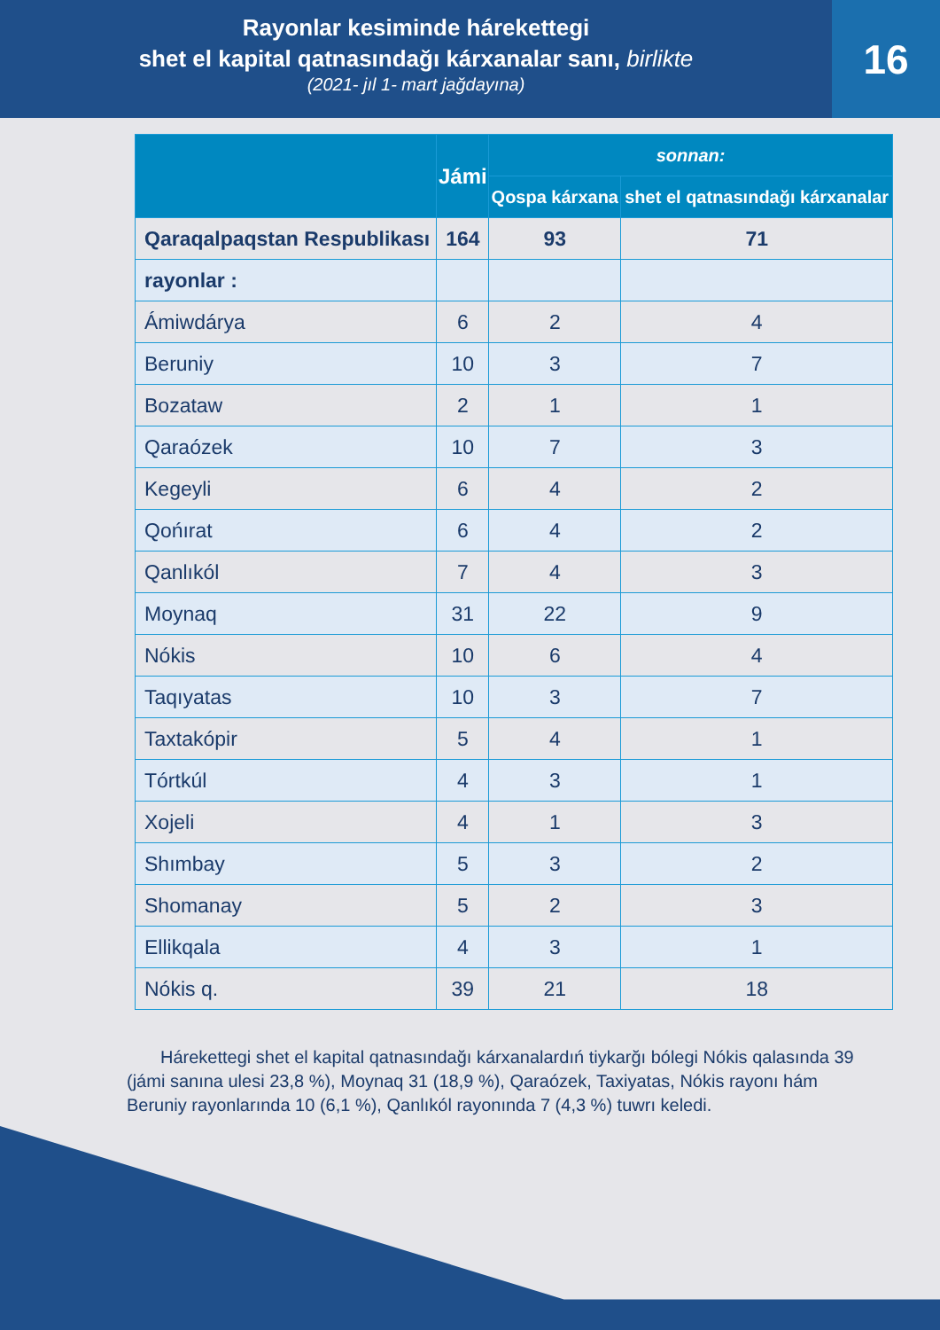Rayonlar kesiminde hárekettegi
shet el kapital qatnasındağı kárxanalar sanı, birlikte
(2021- jıl 1- mart jağdayına)
16
| | Jámi | sonnan: | |
| --- | --- | --- | --- |
| | | Qospa kárxana | shet el qatnasındağı kárxanalar |
| Qaraqalpaqstan Respublikası | 164 | 93 | 71 |
| rayonlar : | | | |
| Ámiwdárya | 6 | 2 | 4 |
| Beruniy | 10 | 3 | 7 |
| Bozataw | 2 | 1 | 1 |
| Qaraózek | 10 | 7 | 3 |
| Kegeyli | 6 | 4 | 2 |
| Qońırat | 6 | 4 | 2 |
| Qanlıkól | 7 | 4 | 3 |
| Moynaq | 31 | 22 | 9 |
| Nókis | 10 | 6 | 4 |
| Taqıyatas | 10 | 3 | 7 |
| Taxtakópir | 5 | 4 | 1 |
| Tórtkúl | 4 | 3 | 1 |
| Xojeli | 4 | 1 | 3 |
| Shımbay | 5 | 3 | 2 |
| Shomanay | 5 | 2 | 3 |
| Ellikqala | 4 | 3 | 1 |
| Nókis q. | 39 | 21 | 18 |
Hárekettegi shet el kapital qatnasındağı kárxanalardıń tiykarğı bólegi Nókis qalasında 39 (jámi sanına ulesi 23,8 %), Moynaq 31 (18,9 %), Qaraózek, Taxiyatas, Nókis rayonı hám Beruniy rayonlarında 10 (6,1 %), Qanlıkól rayonında 7 (4,3 %) tuwrı keledi.